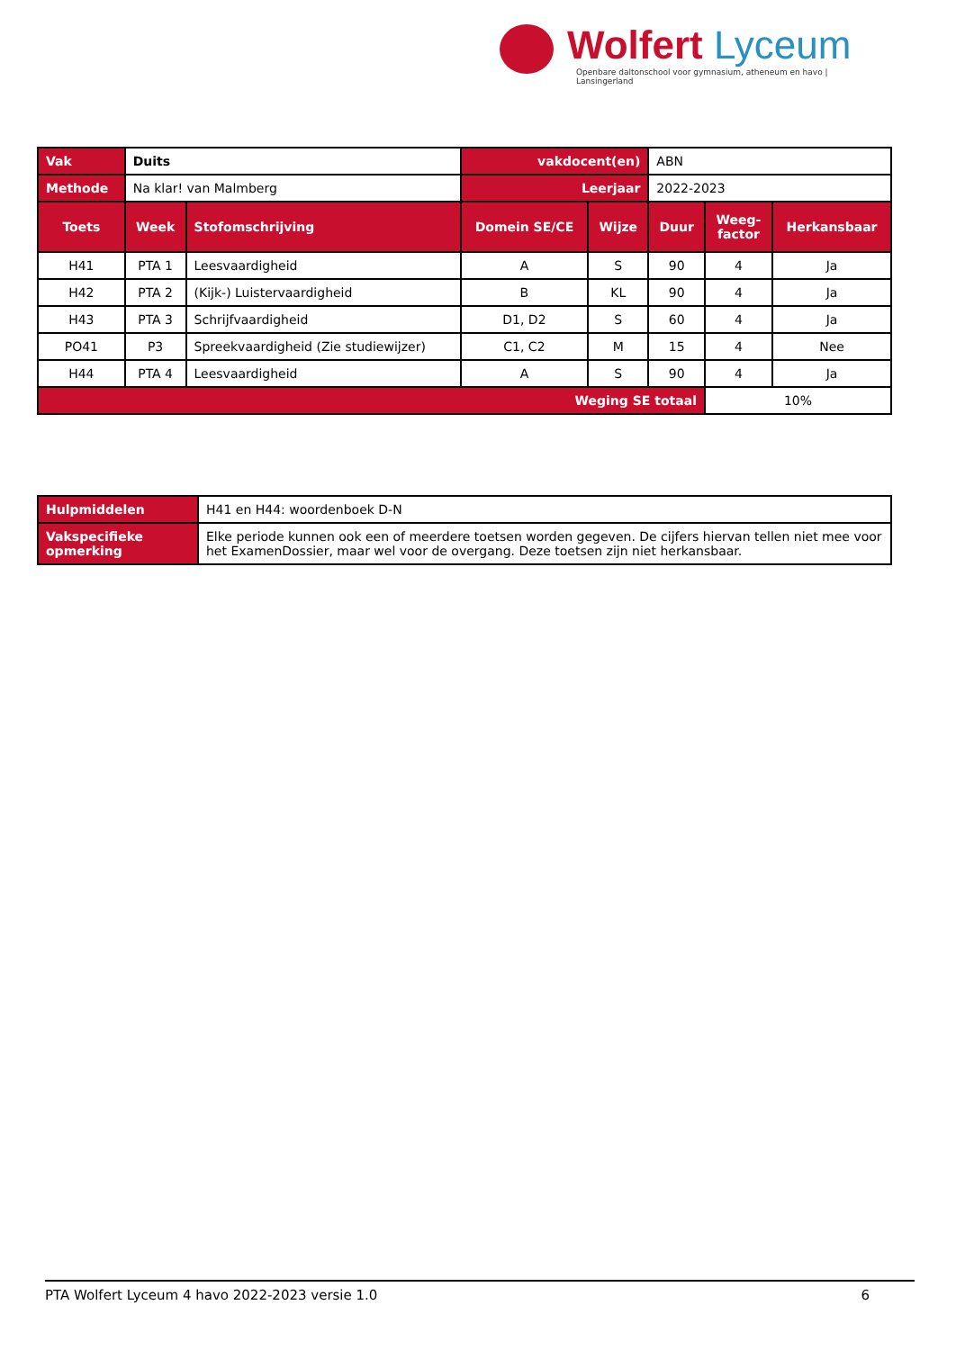Wolfert Lyceum
Openbare daltonschool voor gymnasium, atheneum en havo | Lansingerland
| Vak | Duits | | vakdocent(en) | | ABN | | |
| Methode | Na klar! van Malmberg | | Leerjaar | | 2022-2023 | | |
| Toets | Week | Stofomschrijving | Domein SE/CE | Wijze | Duur | Weeg- factor | Herkansbaar |
| H41 | PTA 1 | Leesvaardigheid | A | S | 90 | 4 | Ja |
| H42 | PTA 2 | (Kijk-) Luistervaardigheid | B | KL | 90 | 4 | Ja |
| H43 | PTA 3 | Schrijfvaardigheid | D1, D2 | S | 60 | 4 | Ja |
| PO41 | P3 | Spreekvaardigheid (Zie studiewijzer) | C1, C2 | M | 15 | 4 | Nee |
| H44 | PTA 4 | Leesvaardigheid | A | S | 90 | 4 | Ja |
| Weging SE totaal | | | | | | 10% | |
| Hulpmiddelen | H41 en H44: woordenboek D-N |
| Vakspecifieke opmerking | Elke periode kunnen ook een of meerdere toetsen worden gegeven. De cijfers hiervan tellen niet mee voor het ExamenDossier, maar wel voor de overgang. Deze toetsen zijn niet herkansbaar. |
PTA Wolfert Lyceum 4 havo 2022-2023 versie 1.0 6